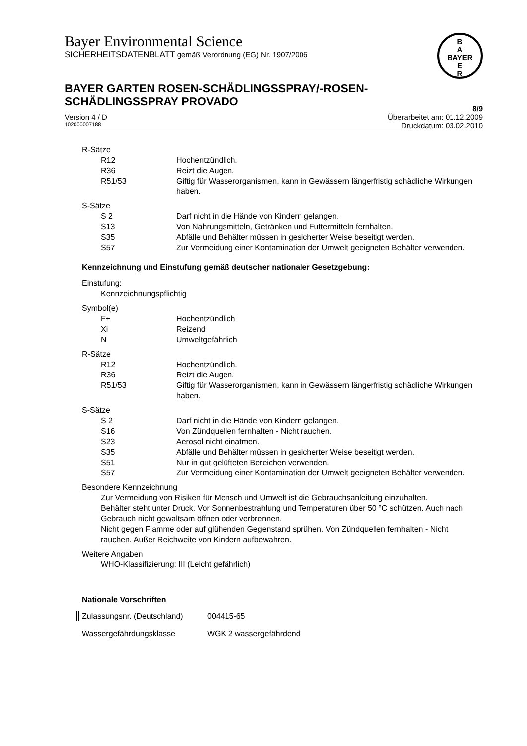B
A
BAYER
E
R
Bayer Environmental Science
SICHERHEITSDATENBLATT gemäß Verordnung (EG) Nr. 1907/2006
BAYER GARTEN ROSEN-SCHÄDLINGSSPRAY/-ROSEN-
SCHÄDLINGSSPRAY PROVADO
8/9
Version 4 / D Überarbeitet am: 01.12.2009
102000007188 Druckdatum: 03.02.2010
R-Sätze
R12 Hochentzündlich.
R36 Reizt die Augen.
R51/53 Giftig für Wasserorganismen, kann in Gewässern längerfristig schädliche Wirkungen haben.
S-Sätze
S 2 Darf nicht in die Hände von Kindern gelangen.
S13 Von Nahrungsmitteln, Getränken und Futtermitteln fernhalten.
S35 Abfälle und Behälter müssen in gesicherter Weise beseitigt werden.
S57 Zur Vermeidung einer Kontamination der Umwelt geeigneten Behälter verwenden.
Kennzeichnung und Einstufung gemäß deutscher nationaler Gesetzgebung:
Einstufung:
Kennzeichnungspflichtig
Symbol(e)
F+ Hochentzündlich
Xi Reizend
N Umweltgefährlich
R-Sätze
R12 Hochentzündlich.
R36 Reizt die Augen.
R51/53 Giftig für Wasserorganismen, kann in Gewässern längerfristig schädliche Wirkungen haben.
S-Sätze
S 2 Darf nicht in die Hände von Kindern gelangen.
S16 Von Zündquellen fernhalten - Nicht rauchen.
S23 Aerosol nicht einatmen.
S35 Abfälle und Behälter müssen in gesicherter Weise beseitigt werden.
S51 Nur in gut gelüfteten Bereichen verwenden.
S57 Zur Vermeidung einer Kontamination der Umwelt geeigneten Behälter verwenden.
Besondere Kennzeichnung
Zur Vermeidung von Risiken für Mensch und Umwelt ist die Gebrauchsanleitung einzuhalten.
Behälter steht unter Druck. Vor Sonnenbestrahlung und Temperaturen über 50 °C schützen. Auch nach Gebrauch nicht gewaltsam öffnen oder verbrennen.
Nicht gegen Flamme oder auf glühenden Gegenstand sprühen. Von Zündquellen fernhalten - Nicht rauchen. Außer Reichweite von Kindern aufbewahren.
Weitere Angaben
WHO-Klassifizierung: III (Leicht gefährlich)
Nationale Vorschriften
Zulassungsnr. (Deutschland) 004415-65
Wassergefährdungsklasse WGK 2 wassergefährdend